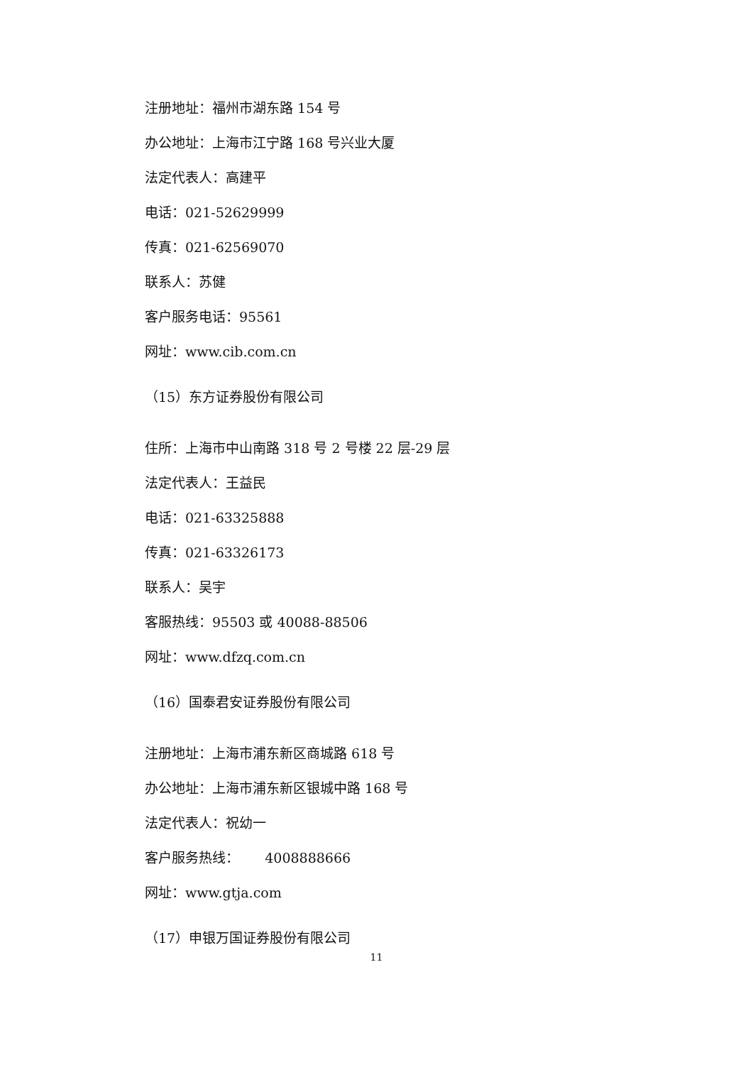注册地址：福州市湖东路 154 号
办公地址：上海市江宁路 168 号兴业大厦
法定代表人：高建平
电话：021-52629999
传真：021-62569070
联系人：苏健
客户服务电话：95561
网址：www.cib.com.cn
（15）东方证券股份有限公司
住所：上海市中山南路 318 号 2 号楼 22 层-29 层
法定代表人：王益民
电话：021-63325888
传真：021-63326173
联系人：吴宇
客服热线：95503 或 40088-88506
网址：www.dfzq.com.cn
（16）国泰君安证券股份有限公司
注册地址：上海市浦东新区商城路 618 号
办公地址：上海市浦东新区银城中路 168 号
法定代表人：祝幼一
客户服务热线： 4008888666
网址：www.gtja.com
（17）申银万国证券股份有限公司
11